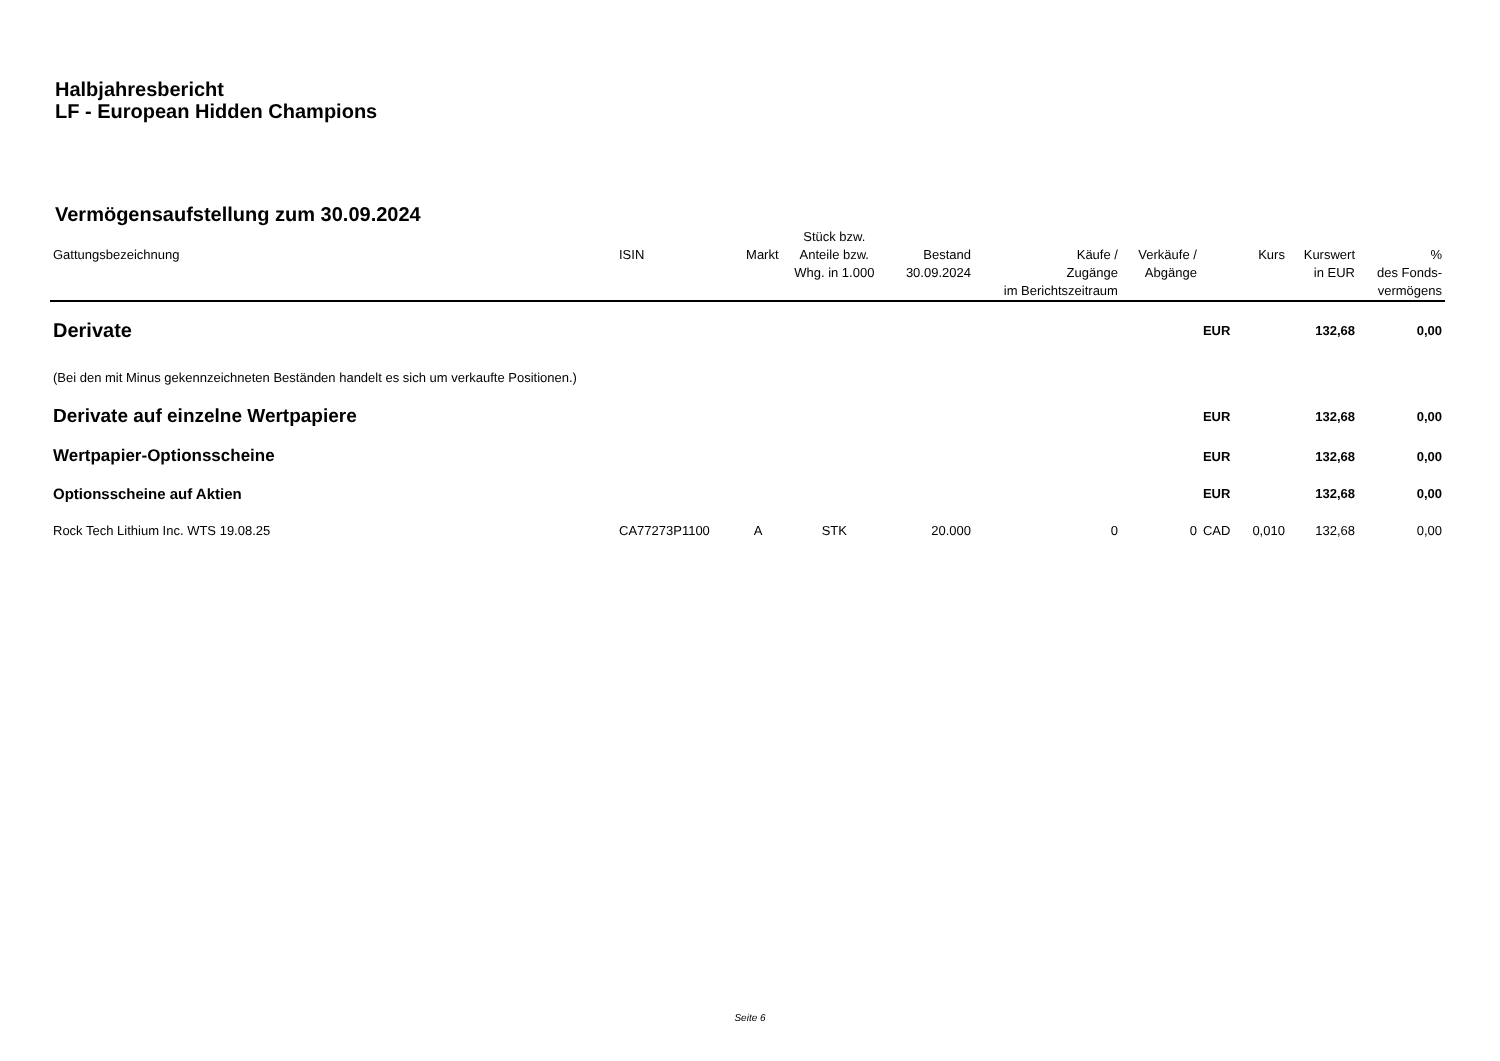Halbjahresbericht
LF - European Hidden Champions
Vermögensaufstellung zum 30.09.2024
| Gattungsbezeichnung | ISIN | Markt | Stück bzw. Anteile bzw. Whg. in 1.000 | Bestand 30.09.2024 | Käufe / Zugänge im Berichtszeitraum | Verkäufe / Abgänge | | Kurs | Kurswert in EUR | % des Fonds- vermögens |
| --- | --- | --- | --- | --- | --- | --- | --- | --- | --- | --- |
| Derivate | | | | | | | EUR | | 132,68 | 0,00 |
| (Bei den mit Minus gekennzeichneten Beständen handelt es sich um verkaufte Positionen.) | | | | | | | | | | |
| Derivate auf einzelne Wertpapiere | | | | | | | EUR | | 132,68 | 0,00 |
| Wertpapier-Optionsscheine | | | | | | | EUR | | 132,68 | 0,00 |
| Optionsscheine auf Aktien | | | | | | | EUR | | 132,68 | 0,00 |
| Rock Tech Lithium Inc. WTS 19.08.25 | CA77273P1100 | A | STK | 20.000 | 0 | 0 | CAD | 0,010 | 132,68 | 0,00 |
Seite 6